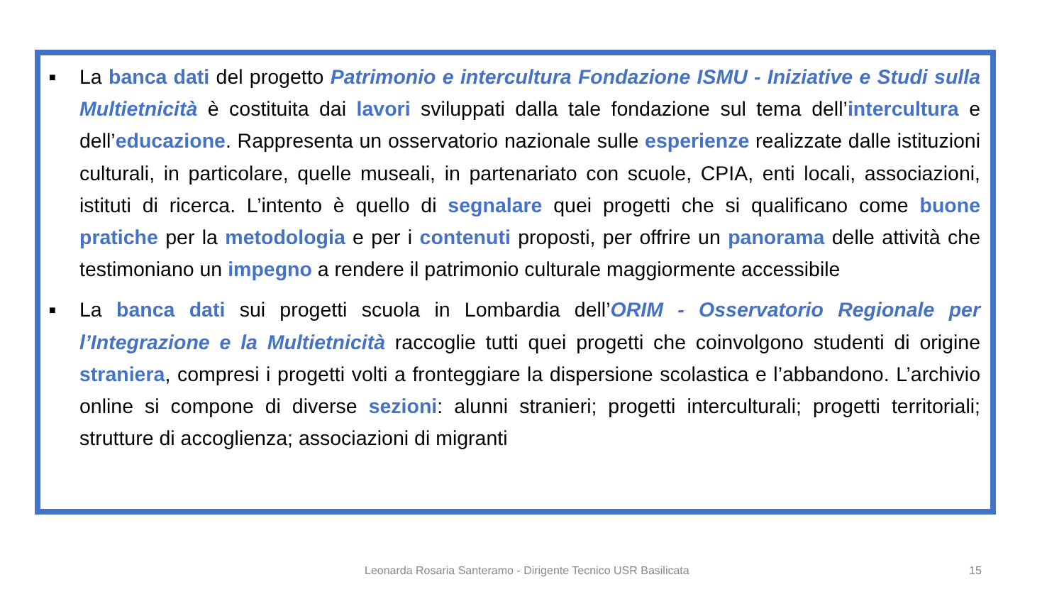■ La banca dati del progetto Patrimonio e intercultura Fondazione ISMU - Iniziative e Studi sulla Multietnicità è costituita dai lavori sviluppati dalla tale fondazione sul tema dell’intercultura e dell’educazione. Rappresenta un osservatorio nazionale sulle esperienze realizzate dalle istituzioni culturali, in particolare, quelle museali, in partenariato con scuole, CPIA, enti locali, associazioni, istituti di ricerca. L’intento è quello di segnalare quei progetti che si qualificano come buone pratiche per la metodologia e per i contenuti proposti, per offrire un panorama delle attività che testimoniano un impegno a rendere il patrimonio culturale maggiormente accessibile
■ La banca dati sui progetti scuola in Lombardia dell’ORIM - Osservatorio Regionale per l’Integrazione e la Multietnicità raccoglie tutti quei progetti che coinvolgono studenti di origine straniera, compresi i progetti volti a fronteggiare la dispersione scolastica e l’abbandono. L’archivio online si compone di diverse sezioni: alunni stranieri; progetti interculturali; progetti territoriali; strutture di accoglienza; associazioni di migranti
Leonarda Rosaria Santeramo - Dirigente Tecnico USR Basilicata 15